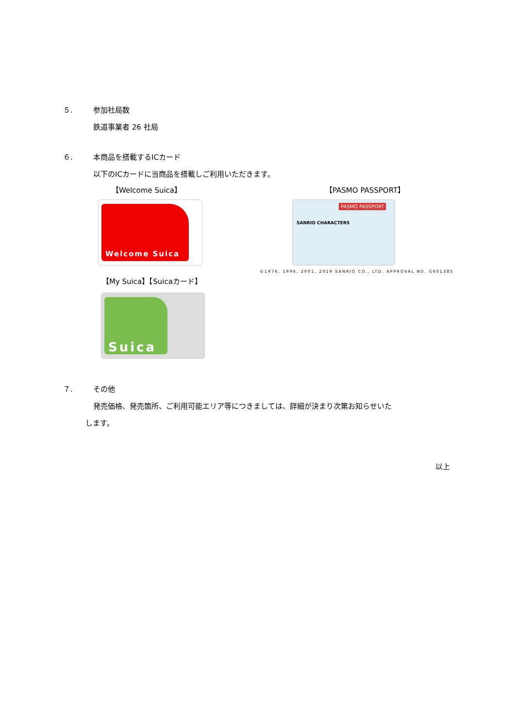５. 参加社局数
鉄道事業者 26 社局
６. 本商品を搭載するICカード
以下のICカードに当商品を搭載しご利用いただきます。
【Welcome Suica】 【PASMO PASSPORT】
Welcome Suica
PASMO PASSPORT
SANRIO CHARACTERS
©1976, 1996, 2001, 2019 SANRIO CO., LTD. APPROVAL NO. G601385
【My Suica】【Suicaカード】
Suica
７. その他
発売価格、発売箇所、ご利用可能エリア等につきましては、詳細が決まり次第お知らせいた
します。
以上